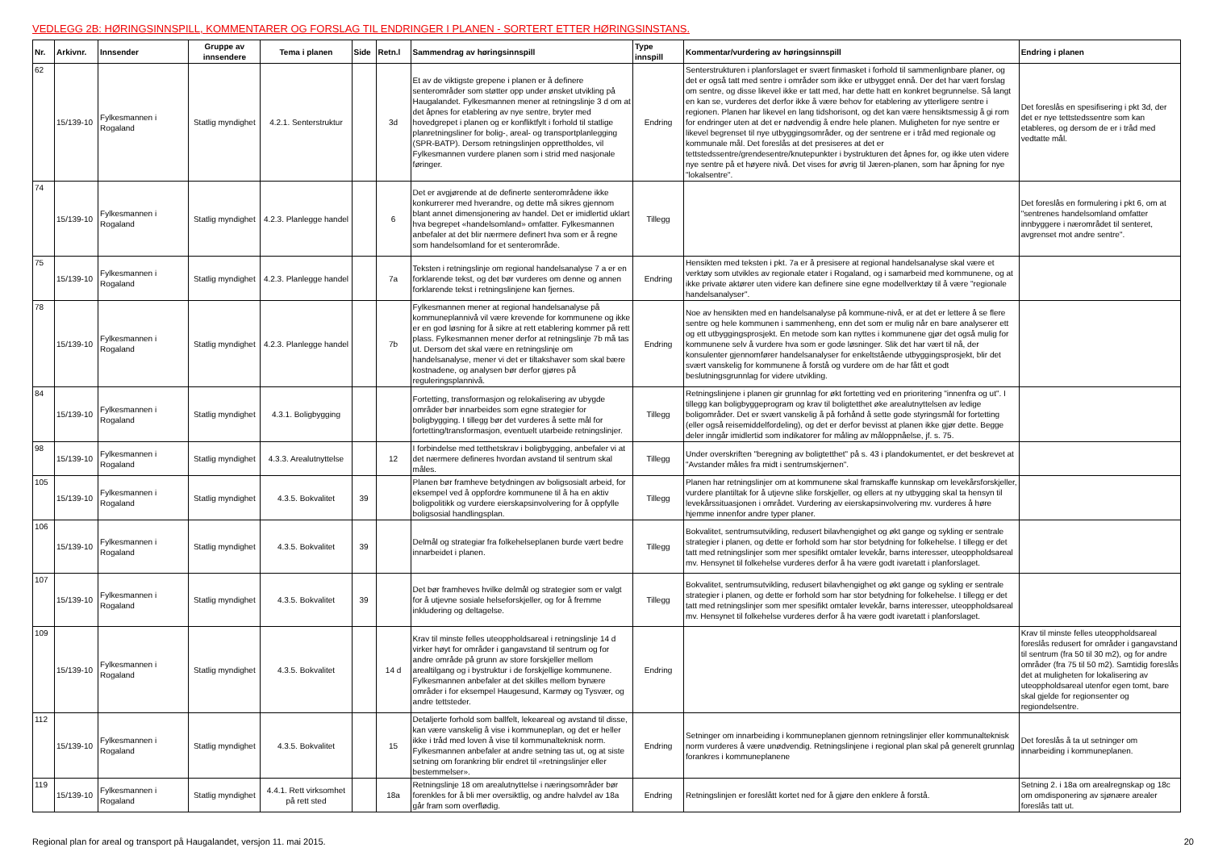VEDLEGG 2B: HØRINGSINNSPILL, KOMMENTARER OG FORSLAG TIL ENDRINGER I PLANEN - SORTERT ETTER HØRINGSINSTANS.
| Nr. | Arkivnr. | Innsender | Gruppe av innsendere | Tema i planen | Side | Retn.l | Sammendrag av høringsinnspill | Type innspill | Kommentar/vurdering av høringsinnspill | Endring i planen |
| --- | --- | --- | --- | --- | --- | --- | --- | --- | --- | --- |
| 62 | 15/139-10 | Fylkesmannen i Rogaland | Statlig myndighet | 4.2.1. Senterstruktur | | 3d | Et av de viktigste grepene i planen er å definere senterområder som støtter opp under ønsket utvikling på Haugalandet. Fylkesmannen mener at retningslinje 3 d om at det åpnes for etablering av nye sentre, bryter med hovedgrepet i planen og er konfliktfylt i forhold til statlige planretningsliner for bolig-, areal- og transportplanlegging (SPR-BATP). Dersom retningslinjen opprettholdes, vil Fylkesmannen vurdere planen som i strid med nasjonale føringer. | Endring | Senterstrukturen i planforslaget er svært finmasket i forhold til sammenlignbare planer, og det er også tatt med sentre i områder som ikke er utbygget ennå. Der det har vært forslag om sentre, og disse likevel ikke er tatt med, har dette hatt en konkret begrunnelse. Så langt en kan se, vurderes det derfor ikke å være behov for etablering av ytterligere sentre i regionen. Planen har likevel en lang tidshorisont, og det kan være hensiktsmessig å gi rom for endringer uten at det er nødvendig å endre hele planen. Muligheten for nye sentre er likevel begrenset til nye utbyggingsområder, og der sentrene er i tråd med regionale og kommunale mål. Det foreslås at det presiseres at det er tettstedssentre/grendesentre/knutepunkter i bystrukturen det åpnes for, og ikke uten videre nye sentre på et høyere nivå. Det vises for øvrig til Jæren-planen, som har åpning for nye "lokalsentre". | Det foreslås en spesifisering i pkt 3d, der det er nye tettstedssentre som kan etableres, og dersom de er i tråd med vedtatte mål. |
| 74 | 15/139-10 | Fylkesmannen i Rogaland | Statlig myndighet | 4.2.3. Planlegge handel | | 6 | Det er avgjørende at de definerte senterområdene ikke konkurrerer med hverandre, og dette må sikres gjennom blant annet dimensjonering av handel. Det er imidlertid uklart hva begrepet «handelsomland» omfatter. Fylkesmannen anbefaler at det blir nærmere definert hva som er å regne som handelsomland for et senterområde. | Tillegg | | Det foreslås en formulering i pkt 6, om at "sentrenes handelsomland omfatter innbyggere i nærområdet til senteret, avgrenset mot andre sentre". |
| 75 | 15/139-10 | Fylkesmannen i Rogaland | Statlig myndighet | 4.2.3. Planlegge handel | | 7a | Teksten i retningslinje om regional handelsanalyse 7 a er en forklarende tekst, og det bør vurderes om denne og annen forklarende tekst i retningslinjene kan fjernes. | Endring | Hensikten med teksten i pkt. 7a er å presisere at regional handelsanalyse skal være et verktøy som utvikles av regionale etater i Rogaland, og i samarbeid med kommunene, og at ikke private aktører uten videre kan definere sine egne modellverktøy til å være "regionale handelsanalyser". | |
| 78 | 15/139-10 | Fylkesmannen i Rogaland | Statlig myndighet | 4.2.3. Planlegge handel | | 7b | Fylkesmannen mener at regional handelsanalyse på kommuneplannivå vil være krevende for kommunene og ikke er en god løsning for å sikre at rett etablering kommer på rett plass. Fylkesmannen mener derfor at retningslinje 7b må tas ut. Dersom det skal være en retningslinje om handelsanalyse, mener vi det er tiltakshaver som skal bære kostnadene, og analysen bør derfor gjøres på reguleringsplannivå. | Endring | Noe av hensikten med en handelsanalyse på kommune-nivå, er at det er lettere å se flere sentre og hele kommunen i sammenheng, enn det som er mulig når en bare analyserer ett og ett utbyggingsprosjekt. En metode som kan nyttes i kommunene gjør det også mulig for kommunene selv å vurdere hva som er gode løsninger. Slik det har vært til nå, der konsulenter gjennomfører handelsanalyser for enkeltstående utbyggingsprosjekt, blir det svært vanskelig for kommunene å forstå og vurdere om de har fått et godt beslutningsgrunnlag for videre utvikling. | |
| 84 | 15/139-10 | Fylkesmannen i Rogaland | Statlig myndighet | 4.3.1. Boligbygging | | | Fortetting, transformasjon og relokalisering av ubygde områder bør innarbeides som egne strategier for boligbygging. I tillegg bør det vurderes å sette mål for fortetting/transformasjon, eventuelt utarbeide retningslinjer. | Tillegg | Retningslinjene i planen gir grunnlag for økt fortetting ved en prioritering "innenfra og ut". I tillegg kan boligbyggeprogram og krav til boligtetthet øke arealutnyttelsen av ledige boligområder. Det er svært vanskelig å på forhånd å sette gode styringsmål for fortetting (eller også reisemiddelfordeling), og det er derfor bevisst at planen ikke gjør dette. Begge deler inngår imidlertid som indikatorer for måling av måloppnåelse, jf. s. 75. | |
| 98 | 15/139-10 | Fylkesmannen i Rogaland | Statlig myndighet | 4.3.3. Arealutnyttelse | | 12 | I forbindelse med tetthetskrav i boligbygging, anbefaler vi at det nærmere defineres hvordan avstand til sentrum skal måles. | Tillegg | Under overskriften "beregning av boligtetthet" på s. 43 i plandokumentet, er det beskrevet at "Avstander måles fra midt i sentrumskjernen". | |
| 105 | 15/139-10 | Fylkesmannen i Rogaland | Statlig myndighet | 4.3.5. Bokvalitet | 39 | | Planen bør framheve betydningen av boligsosialt arbeid, for eksempel ved å oppfordre kommunene til å ha en aktiv boligpolitikk og vurdere eierskapsinvolvering for å oppfylle boligsosial handlingsplan. | Tillegg | Planen har retningslinjer om at kommunene skal framskaffe kunnskap om levekårsforskjeller, vurdere plantiltak for å utjevne slike forskjeller, og ellers at ny utbygging skal ta hensyn til levekårssituasjonen i området. Vurdering av eierskapsinvolvering mv. vurderes å høre hjemme innenfor andre typer planer. | |
| 106 | 15/139-10 | Fylkesmannen i Rogaland | Statlig myndighet | 4.3.5. Bokvalitet | 39 | | Delmål og strategiar fra folkehelseplanen burde vært bedre innarbeidet i planen. | Tillegg | Bokvalitet, sentrumsutvikling, redusert bilavhengighet og økt gange og sykling er sentrale strategier i planen, og dette er forhold som har stor betydning for folkehelse. I tillegg er det tatt med retningslinjer som mer spesifikt omtaler levekår, barns interesser, uteoppholdsareal mv. Hensynet til folkehelse vurderes derfor å ha være godt ivaretatt i planforslaget. | |
| 107 | 15/139-10 | Fylkesmannen i Rogaland | Statlig myndighet | 4.3.5. Bokvalitet | 39 | | Det bør framheves hvilke delmål og strategier som er valgt for å utjevne sosiale helseforskjeller, og for å fremme inkludering og deltagelse. | Tillegg | Bokvalitet, sentrumsutvikling, redusert bilavhengighet og økt gange og sykling er sentrale strategier i planen, og dette er forhold som har stor betydning for folkehelse. I tillegg er det tatt med retningslinjer som mer spesifikt omtaler levekår, barns interesser, uteoppholdsareal mv. Hensynet til folkehelse vurderes derfor å ha være godt ivaretatt i planforslaget. | |
| 109 | 15/139-10 | Fylkesmannen i Rogaland | Statlig myndighet | 4.3.5. Bokvalitet | | 14 d | Krav til minste felles uteoppholdsareal i retningslinje 14 d virker høyt for områder i gangavstand til sentrum og for andre område på grunn av store forskjeller mellom arealtilgang og i bystruktur i de forskjellige kommunene. Fylkesmannen anbefaler at det skilles mellom bynære områder i for eksempel Haugesund, Karmøy og Tysvær, og andre tettsteder. | Endring | | Krav til minste felles uteoppholdsareal foreslås redusert for områder i gangavstand til sentrum (fra 50 til 30 m2), og for andre områder (fra 75 til 50 m2). Samtidig foreslås det at muligheten for lokalisering av uteoppholdsareal utenfor egen tomt, bare skal gjelde for regionsenter og regiondelsentre. |
| 112 | 15/139-10 | Fylkesmannen i Rogaland | Statlig myndighet | 4.3.5. Bokvalitet | | 15 | Detaljerte forhold som ballfelt, lekeareal og avstand til disse, kan være vanskelig å vise i kommuneplan, og det er heller ikke i tråd med loven å vise til kommunalteknisk norm. Fylkesmannen anbefaler at andre setning tas ut, og at siste setning om forankring blir endret til «retningslinjer eller bestemmelser». | Endring | Setninger om innarbeiding i kommuneplanen gjennom retningslinjer eller kommunalteknisk norm vurderes å være unødvendig. Retningslinjene i regional plan skal på generelt grunnlag forankres i kommuneplanene | Det foreslås å ta ut setninger om innarbeiding i kommuneplanen. |
| 119 | 15/139-10 | Fylkesmannen i Rogaland | Statlig myndighet | 4.4.1. Rett virksomhet på rett sted | | 18a | Retningslinje 18 om arealutnyttelse i næringsområder bør forenkles for å bli mer oversiktlig, og andre halvdel av 18a går fram som overflødig. | Endring | Retningslinjen er foreslått kortet ned for å gjøre den enklere å forstå. | Setning 2. i 18a om arealregnskap og 18c om omdisponering av sjønære arealer foreslås tatt ut. |
Regional plan for areal og transport på Haugalandet, versjon 11. mai 2015. 20